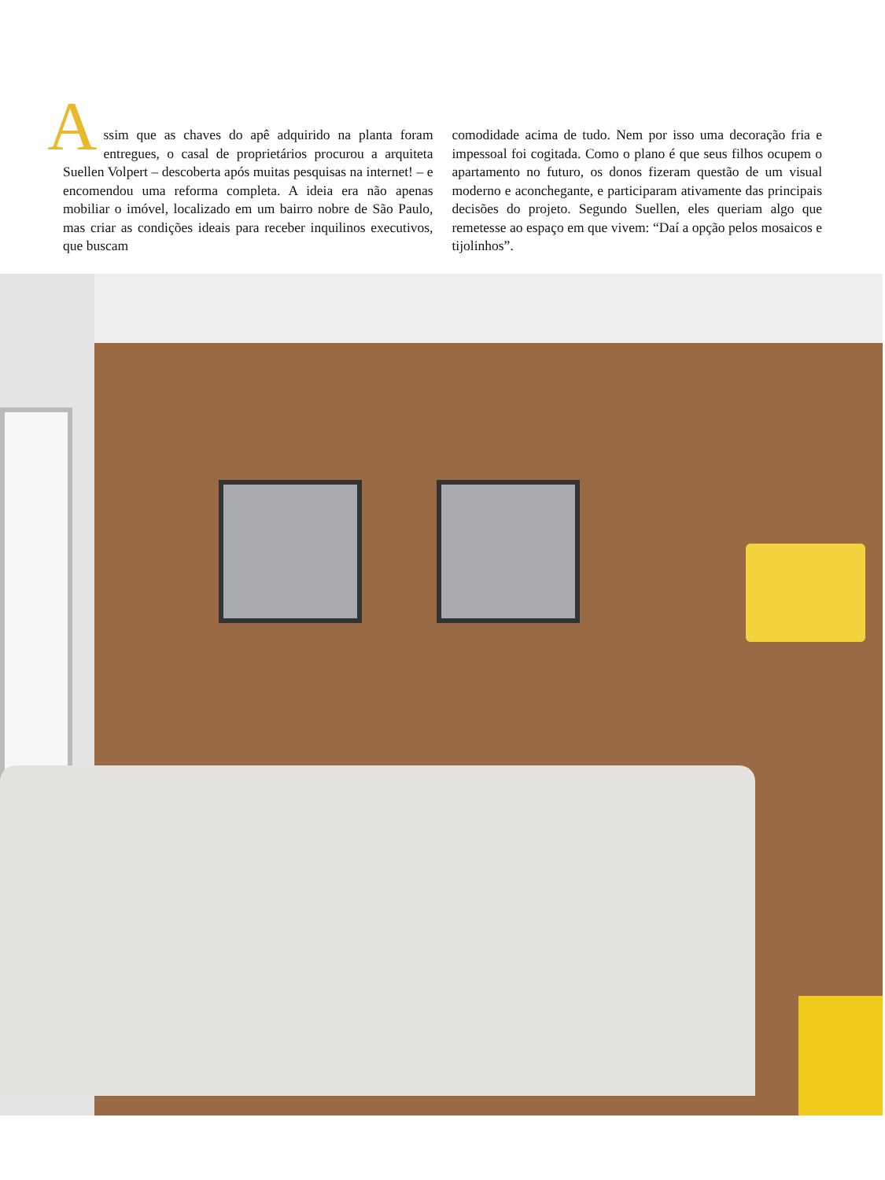Assim que as chaves do apê adquirido na planta foram entregues, o casal de proprietários procurou a arquiteta Suellen Volpert – descoberta após muitas pesquisas na internet! – e encomendou uma reforma completa. A ideia era não apenas mobiliar o imóvel, localizado em um bairro nobre de São Paulo, mas criar as condições ideais para receber inquilinos executivos, que buscam
comodidade acima de tudo. Nem por isso uma decoração fria e impessoal foi cogitada. Como o plano é que seus filhos ocupem o apartamento no futuro, os donos fizeram questão de um visual moderno e aconchegante, e participaram ativamente das principais decisões do projeto. Segundo Suellen, eles queriam algo que remetesse ao espaço em que vivem: “Daí a opção pelos mosaicos e tijolinhos”.